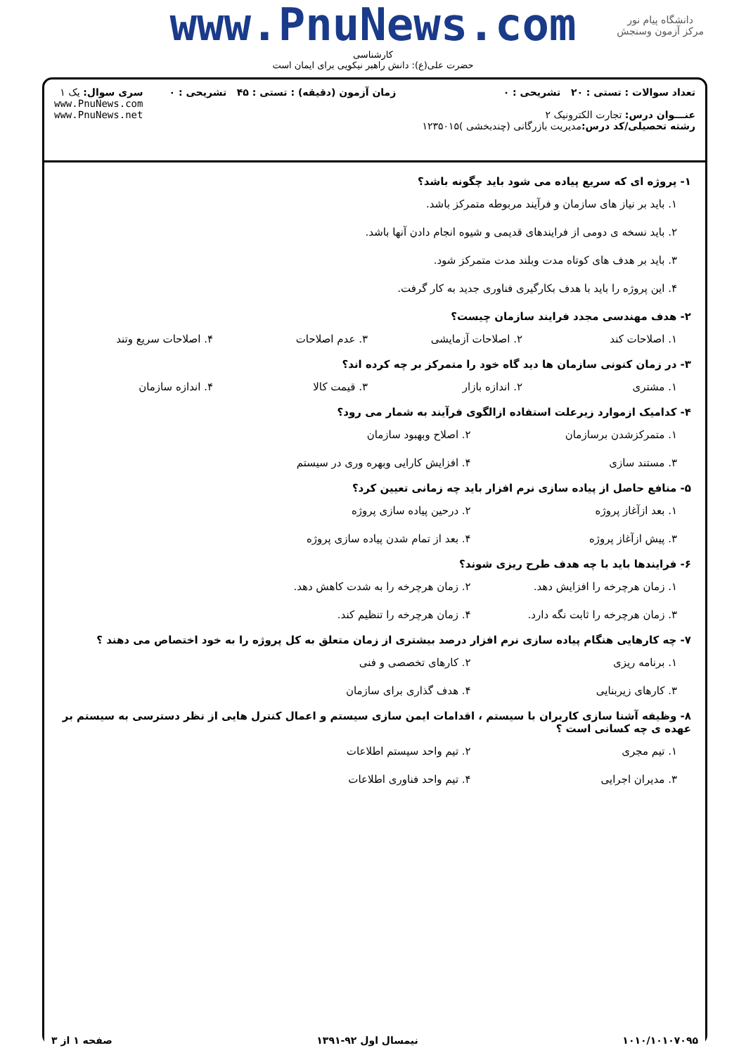دانشگاه پیام نور
مرکز آزمون وسنجش
www.PnuNews.com
کارشناسی
حضرت علی(ع): دانش راهبر نیکویی برای ایمان است
تعداد سوالات : تستی : ۲۰ تشریحی : ۰
عنـــوان درس: تجارت الکترونیک ۲
رشته تحصیلی/کد درس: مدیریت بازرگانی (چندبخشی )۱۲۳۵۰۱۵
زمان آزمون (دقیقه) : تستی : ۴۵ تشریحی : ۰
سری سوال: یک ۱
www.PnuNews.com
www.PnuNews.net
۱- پروژه ای که سریع پیاده می شود باید چگونه باشد؟
۱. باید بر نیاز های سازمان و فرآیند مربوطه متمرکز باشد.
۲. باید نسخه ی دومی از فرایندهای قدیمی و شیوه انجام دادن آنها باشد.
۳. باید بر هدف های کوتاه مدت وبلند مدت متمرکز شود.
۴. این پروژه را باید با هدف بکارگیری فناوری جدید به کار گرفت.
۲- هدف مهندسی مجدد فرایند سازمان چیست؟
۱. اصلاحات کند ۲. اصلاحات آزمایشی ۳. عدم اصلاحات ۴. اصلاحات سریع وتند
۳- در زمان کنونی سازمان ها دید گاه خود را متمرکز بر چه کرده اند؟
۱. مشتری ۲. اندازه بازار ۳. قیمت کالا ۴. اندازه سازمان
۴- کدامیک ازموارد زیرعلت استفاده ازالگوی فرآیند به شمار می رود؟
۱. متمرکزشدن برسازمان ۲. اصلاح وبهبود سازمان ۳. مستند سازی ۴. افزایش کارایی وبهره وری در سیستم
۵- منافع حاصل از پیاده سازی نرم افزار باید چه زمانی تعیین کرد؟
۱. بعد ازآغاز پروژه ۲. درحین پیاده سازی پروژه ۳. پیش ازآغاز پروژه ۴. بعد از تمام شدن پیاده سازی پروژه
۶- فرایندها باید با چه هدف طرح ریزی شوند؟
۱. زمان هرچرخه را افزایش دهد. ۲. زمان هرچرخه را به شدت کاهش دهد. ۳. زمان هرچرخه را ثابت نگه دارد. ۴. زمان هرچرخه را تنظیم کند.
۷- چه کارهایی هنگام پیاده سازی نرم افزار درصد بیشتری از زمان متعلق به کل پروژه را به خود اختصاص می دهند ؟
۱. برنامه ریزی ۲. کارهای تخصصی و فنی ۳. کارهای زیربنایی ۴. هدف گذاری برای سازمان
۸- وظیفه آشنا سازی کاربران با سیستم ، اقدامات ایمن سازی سیستم و اعمال کنترل هایی از نظر دسترسی به سیستم بر عهده ی چه کسانی است ؟
۱. تیم مجری ۲. تیم واحد سیستم اطلاعات ۳. مدیران اجرایی ۴. تیم واحد فناوری اطلاعات
۱۰۱۰/۱۰۱۰۷۰۹۵ نیمسال اول ۹۲-۱۳۹۱ صفحه ۱ از ۳